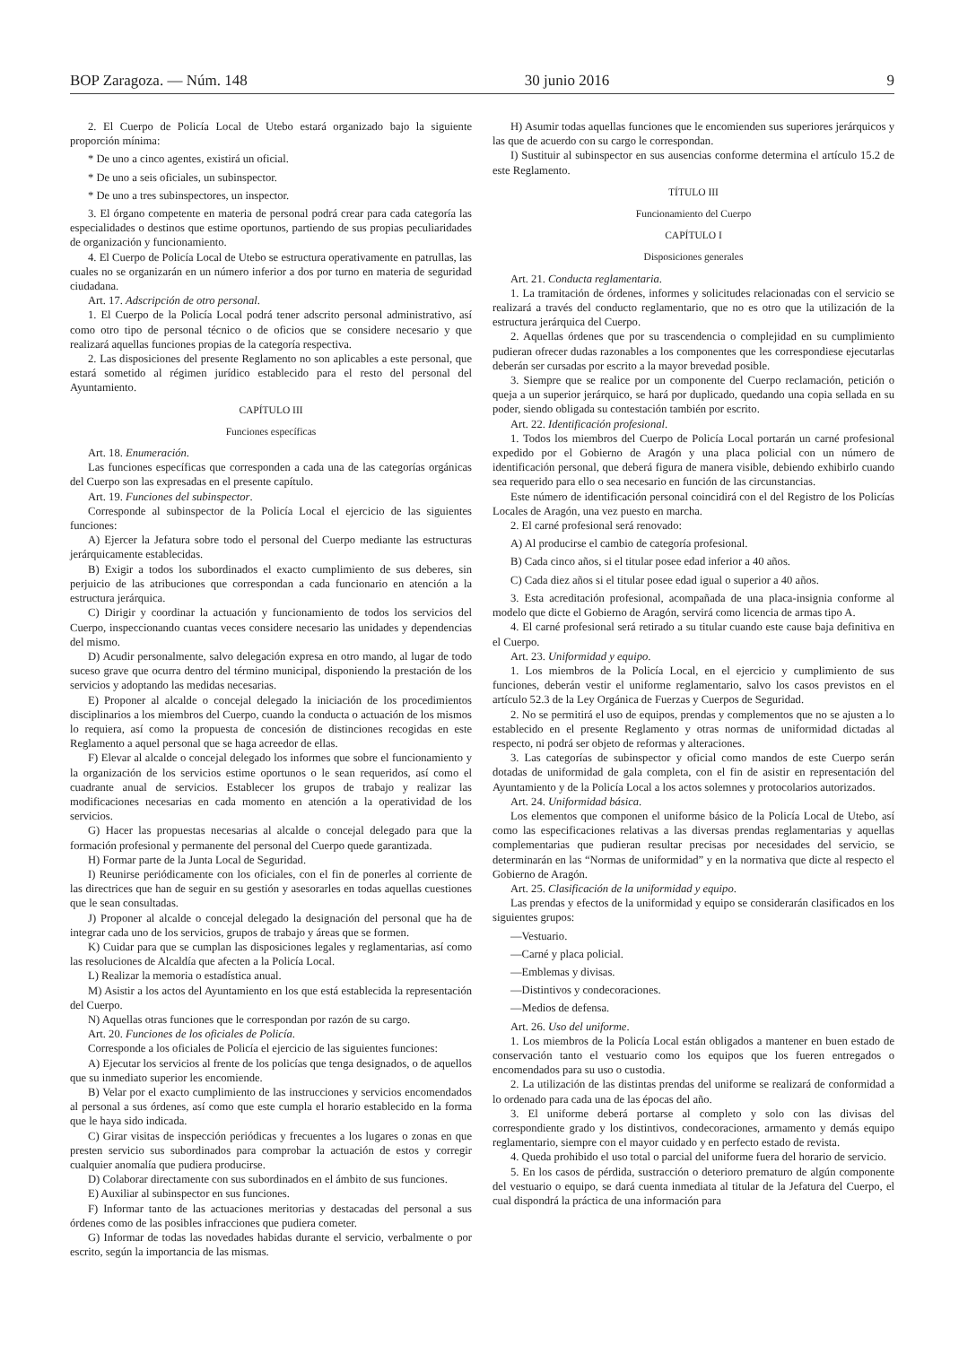BOP Zaragoza. — Núm. 148 30 junio 2016 9
2. El Cuerpo de Policía Local de Utebo estará organizado bajo la siguiente proporción mínima:
* De uno a cinco agentes, existirá un oficial.
* De uno a seis oficiales, un subinspector.
* De uno a tres subinspectores, un inspector.
3. El órgano competente en materia de personal podrá crear para cada categoría las especialidades o destinos que estime oportunos, partiendo de sus propias peculiaridades de organización y funcionamiento.
4. El Cuerpo de Policía Local de Utebo se estructura operativamente en patrullas, las cuales no se organizarán en un número inferior a dos por turno en materia de seguridad ciudadana.
Art. 17. Adscripción de otro personal.
1. El Cuerpo de la Policía Local podrá tener adscrito personal administrativo, así como otro tipo de personal técnico o de oficios que se considere necesario y que realizará aquellas funciones propias de la categoría respectiva.
2. Las disposiciones del presente Reglamento no son aplicables a este personal, que estará sometido al régimen jurídico establecido para el resto del personal del Ayuntamiento.
CAPÍTULO III
Funciones específicas
Art. 18. Enumeración.
Las funciones específicas que corresponden a cada una de las categorías orgánicas del Cuerpo son las expresadas en el presente capítulo.
Art. 19. Funciones del subinspector.
Corresponde al subinspector de la Policía Local el ejercicio de las siguientes funciones:
A) Ejercer la Jefatura sobre todo el personal del Cuerpo mediante las estructuras jerárquicamente establecidas.
B) Exigir a todos los subordinados el exacto cumplimiento de sus deberes, sin perjuicio de las atribuciones que correspondan a cada funcionario en atención a la estructura jerárquica.
C) Dirigir y coordinar la actuación y funcionamiento de todos los servicios del Cuerpo, inspeccionando cuantas veces considere necesario las unidades y dependencias del mismo.
D) Acudir personalmente, salvo delegación expresa en otro mando, al lugar de todo suceso grave que ocurra dentro del término municipal, disponiendo la prestación de los servicios y adoptando las medidas necesarias.
E) Proponer al alcalde o concejal delegado la iniciación de los procedimientos disciplinarios a los miembros del Cuerpo, cuando la conducta o actuación de los mismos lo requiera, así como la propuesta de concesión de distinciones recogidas en este Reglamento a aquel personal que se haga acreedor de ellas.
F) Elevar al alcalde o concejal delegado los informes que sobre el funcionamiento y la organización de los servicios estime oportunos o le sean requeridos, así como el cuadrante anual de servicios. Establecer los grupos de trabajo y realizar las modificaciones necesarias en cada momento en atención a la operatividad de los servicios.
G) Hacer las propuestas necesarias al alcalde o concejal delegado para que la formación profesional y permanente del personal del Cuerpo quede garantizada.
H) Formar parte de la Junta Local de Seguridad.
I) Reunirse periódicamente con los oficiales, con el fin de ponerles al corriente de las directrices que han de seguir en su gestión y asesorarles en todas aquellas cuestiones que le sean consultadas.
J) Proponer al alcalde o concejal delegado la designación del personal que ha de integrar cada uno de los servicios, grupos de trabajo y áreas que se formen.
K) Cuidar para que se cumplan las disposiciones legales y reglamentarias, así como las resoluciones de Alcaldía que afecten a la Policía Local.
L) Realizar la memoria o estadística anual.
M) Asistir a los actos del Ayuntamiento en los que está establecida la representación del Cuerpo.
N) Aquellas otras funciones que le correspondan por razón de su cargo.
Art. 20. Funciones de los oficiales de Policía.
Corresponde a los oficiales de Policía el ejercicio de las siguientes funciones:
A) Ejecutar los servicios al frente de los policías que tenga designados, o de aquellos que su inmediato superior les encomiende.
B) Velar por el exacto cumplimiento de las instrucciones y servicios encomendados al personal a sus órdenes, así como que este cumpla el horario establecido en la forma que le haya sido indicada.
C) Girar visitas de inspección periódicas y frecuentes a los lugares o zonas en que presten servicio sus subordinados para comprobar la actuación de estos y corregir cualquier anomalía que pudiera producirse.
D) Colaborar directamente con sus subordinados en el ámbito de sus funciones.
E) Auxiliar al subinspector en sus funciones.
F) Informar tanto de las actuaciones meritorias y destacadas del personal a sus órdenes como de las posibles infracciones que pudiera cometer.
G) Informar de todas las novedades habidas durante el servicio, verbalmente o por escrito, según la importancia de las mismas.
H) Asumir todas aquellas funciones que le encomienden sus superiores jerárquicos y las que de acuerdo con su cargo le correspondan.
I) Sustituir al subinspector en sus ausencias conforme determina el artículo 15.2 de este Reglamento.
TÍTULO III
Funcionamiento del Cuerpo
CAPÍTULO I
Disposiciones generales
Art. 21. Conducta reglamentaria.
1. La tramitación de órdenes, informes y solicitudes relacionadas con el servicio se realizará a través del conducto reglamentario, que no es otro que la utilización de la estructura jerárquica del Cuerpo.
2. Aquellas órdenes que por su trascendencia o complejidad en su cumplimiento pudieran ofrecer dudas razonables a los componentes que les correspondiese ejecutarlas deberán ser cursadas por escrito a la mayor brevedad posible.
3. Siempre que se realice por un componente del Cuerpo reclamación, petición o queja a un superior jerárquico, se hará por duplicado, quedando una copia sellada en su poder, siendo obligada su contestación también por escrito.
Art. 22. Identificación profesional.
1. Todos los miembros del Cuerpo de Policía Local portarán un carné profesional expedido por el Gobierno de Aragón y una placa policial con un número de identificación personal, que deberá figura de manera visible, debiendo exhibirlo cuando sea requerido para ello o sea necesario en función de las circunstancias.
Este número de identificación personal coincidirá con el del Registro de los Policías Locales de Aragón, una vez puesto en marcha.
2. El carné profesional será renovado:
A) Al producirse el cambio de categoría profesional.
B) Cada cinco años, si el titular posee edad inferior a 40 años.
C) Cada diez años si el titular posee edad igual o superior a 40 años.
3. Esta acreditación profesional, acompañada de una placa-insignia conforme al modelo que dicte el Gobierno de Aragón, servirá como licencia de armas tipo A.
4. El carné profesional será retirado a su titular cuando este cause baja definitiva en el Cuerpo.
Art. 23. Uniformidad y equipo.
1. Los miembros de la Policía Local, en el ejercicio y cumplimiento de sus funciones, deberán vestir el uniforme reglamentario, salvo los casos previstos en el artículo 52.3 de la Ley Orgánica de Fuerzas y Cuerpos de Seguridad.
2. No se permitirá el uso de equipos, prendas y complementos que no se ajusten a lo establecido en el presente Reglamento y otras normas de uniformidad dictadas al respecto, ni podrá ser objeto de reformas y alteraciones.
3. Las categorías de subinspector y oficial como mandos de este Cuerpo serán dotadas de uniformidad de gala completa, con el fin de asistir en representación del Ayuntamiento y de la Policía Local a los actos solemnes y protocolarios autorizados.
Art. 24. Uniformidad básica.
Los elementos que componen el uniforme básico de la Policía Local de Utebo, así como las especificaciones relativas a las diversas prendas reglamentarias y aquellas complementarias que pudieran resultar precisas por necesidades del servicio, se determinarán en las “Normas de uniformidad” y en la normativa que dicte al respecto el Gobierno de Aragón.
Art. 25. Clasificación de la uniformidad y equipo.
Las prendas y efectos de la uniformidad y equipo se considerarán clasificados en los siguientes grupos:
—Vestuario.
—Carné y placa policial.
—Emblemas y divisas.
—Distintivos y condecoraciones.
—Medios de defensa.
Art. 26. Uso del uniforme.
1. Los miembros de la Policía Local están obligados a mantener en buen estado de conservación tanto el vestuario como los equipos que los fueren entregados o encomendados para su uso o custodia.
2. La utilización de las distintas prendas del uniforme se realizará de conformidad a lo ordenado para cada una de las épocas del año.
3. El uniforme deberá portarse al completo y solo con las divisas del correspondiente grado y los distintivos, condecoraciones, armamento y demás equipo reglamentario, siempre con el mayor cuidado y en perfecto estado de revista.
4. Queda prohibido el uso total o parcial del uniforme fuera del horario de servicio.
5. En los casos de pérdida, sustracción o deterioro prematuro de algún componente del vestuario o equipo, se dará cuenta inmediata al titular de la Jefatura del Cuerpo, el cual dispondrá la práctica de una información para